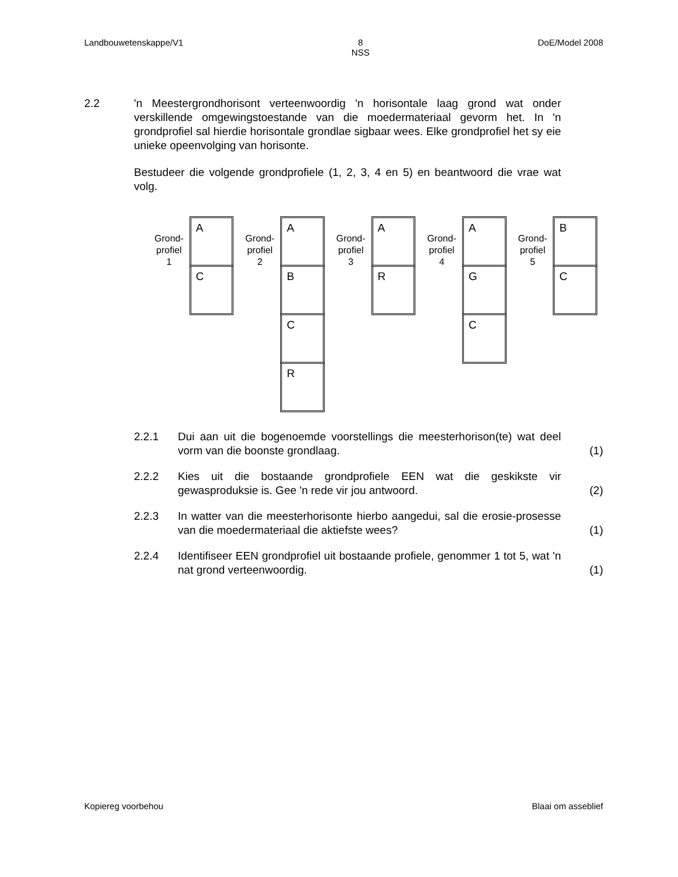Landbouwetenskappe/V1 8
NSS DoE/Model 2008
2.2 'n Meestergrondhorisont verteenwoordig 'n horisontale laag grond wat onder verskillende omgewingstoestande van die moedermateriaal gevorm het. In 'n grondprofiel sal hierdie horisontale grondlae sigbaar wees. Elke grondprofiel het sy eie unieke opeenvolging van horisonte.
Bestudeer die volgende grondprofiele (1, 2, 3, 4 en 5) en beantwoord die vrae wat volg.
Grond-
profiel
1
A
C
Grond-
profiel
2
A
B
C
R
Grond-
profiel
3
A
R
Grond-
profiel
4
A
G
C
Grond-
profiel
5
B
C
2.2.1 Dui aan uit die bogenoemde voorstellings die meesterhorison(te) wat deel vorm van die boonste grondlaag.
(1)
2.2.2 Kies uit die bostaande grondprofiele EEN wat die geskikste vir gewasproduksie is. Gee 'n rede vir jou antwoord.
(2)
2.2.3 In watter van die meesterhorisonte hierbo aangedui, sal die erosie-prosesse van die moedermateriaal die aktiefste wees?
(1)
2.2.4 Identifiseer EEN grondprofiel uit bostaande profiele, genommer 1 tot 5, wat 'n nat grond verteenwoordig.
(1)
Kopiereg voorbehou Blaai om asseblief